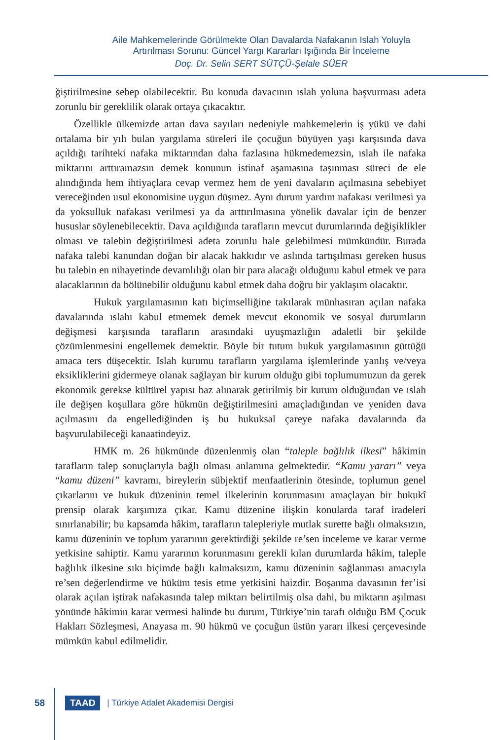Aile Mahkemelerinde Görülmekte Olan Davalarda Nafakanın Islah Yoluyla
Artırılması Sorunu: Güncel Yargı Kararları Işığında Bir İnceleme
Doç. Dr. Selin SERT SÜTÇÜ-Şelale SÜER
ğiştirilmesine sebep olabilecektir. Bu konuda davacının ıslah yoluna başvurması adeta zorunlu bir gereklilik olarak ortaya çıkacaktır.
Özellikle ülkemizde artan dava sayıları nedeniyle mahkemelerin iş yükü ve dahi ortalama bir yılı bulan yargılama süreleri ile çocuğun büyüyen yaşı karşısında dava açıldığı tarihteki nafaka miktarından daha fazlasına hükmedemezsin, ıslah ile nafaka miktarını arttıramazsın demek konunun istinaf aşamasına taşınması süreci de ele alındığında hem ihtiyaçlara cevap vermez hem de yeni davaların açılmasına sebebiyet vereceğinden usul ekonomisine uygun düşmez. Aynı durum yardım nafakası verilmesi ya da yoksulluk nafakası verilmesi ya da arttırılmasına yönelik davalar için de benzer hususlar söylenebilecektir. Dava açıldığında tarafların mevcut durumlarında değişiklikler olması ve talebin değiştirilmesi adeta zorunlu hale gelebilmesi mümkündür. Burada nafaka talebi kanundan doğan bir alacak hakkıdır ve aslında tartışılması gereken husus bu talebin en nihayetinde devamlılığı olan bir para alacağı olduğunu kabul etmek ve para alacaklarının da bölünebilir olduğunu kabul etmek daha doğru bir yaklaşım olacaktır.
Hukuk yargılamasının katı biçimselliğine takılarak münhasıran açılan nafaka davalarında ıslahı kabul etmemek demek mevcut ekonomik ve sosyal durumların değişmesi karşısında tarafların arasındaki uyuşmazlığın adaletli bir şekilde çözümlenmesini engellemek demektir. Böyle bir tutum hukuk yargılamasının güttüğü amaca ters düşecektir. Islah kurumu tarafların yargılama işlemlerinde yanlış ve/veya eksikliklerini gidermeye olanak sağlayan bir kurum olduğu gibi toplumumuzun da gerek ekonomik gerekse kültürel yapısı baz alınarak getirilmiş bir kurum olduğundan ve ıslah ile değişen koşullara göre hükmün değiştirilmesini amaçladığından ve yeniden dava açılmasını da engellediğinden iş bu hukuksal çareye nafaka davalarında da başvurulabileceği kanaatindeyiz.
HMK m. 26 hükmünde düzenlenmiş olan “taleple bağlılık ilkesi” hâkimin tarafların talep sonuçlarıyla bağlı olması anlamına gelmektedir. “Kamu yararı” veya “kamu düzeni” kavramı, bireylerin sübjektif menfaatlerinin ötesinde, toplumun genel çıkarlarını ve hukuk düzeninin temel ilkelerinin korunmasını amaçlayan bir hukukî prensip olarak karşımıza çıkar. Kamu düzenine ilişkin konularda taraf iradeleri sınırlanabilir; bu kapsamda hâkim, tarafların talepleriyle mutlak surette bağlı olmaksızın, kamu düzeninin ve toplum yararının gerektirdiği şekilde re’sen inceleme ve karar verme yetkisine sahiptir. Kamu yararının korunmasını gerekli kılan durumlarda hâkim, taleple bağlılık ilkesine sıkı biçimde bağlı kalmaksızın, kamu düzeninin sağlanması amacıyla re’sen değerlendirme ve hüküm tesis etme yetkisini haizdir. Boşanma davasının fer’isi olarak açılan iştirak nafakasında talep miktarı belirtilmiş olsa dahi, bu miktarın aşılması yönünde hâkimin karar vermesi halinde bu durum, Türkiye’nin tarafı olduğu BM Çocuk Hakları Sözleşmesi, Anayasa m. 90 hükmü ve çocuğun üstün yararı ilkesi çerçevesinde mümkün kabul edilmelidir.
58 TAAD | Türkiye Adalet Akademisi Dergisi